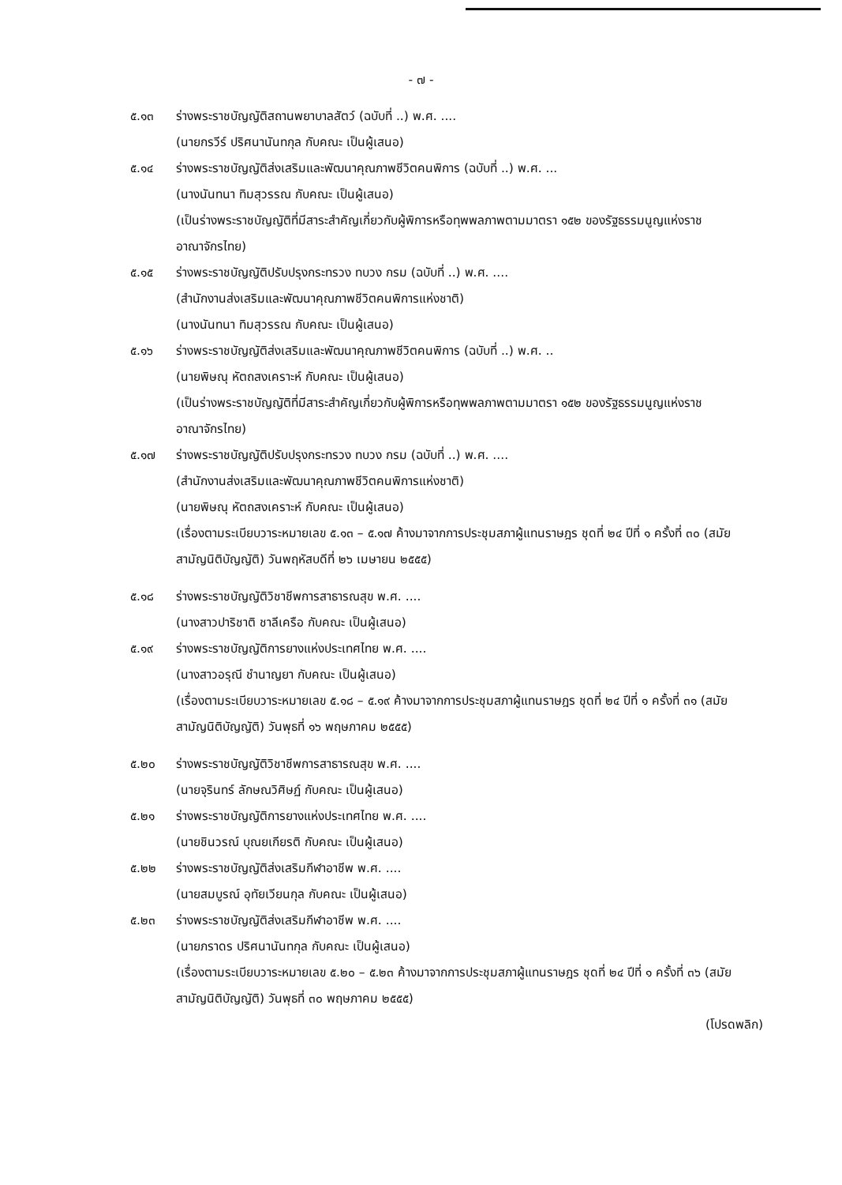- ๗ -
๕.๑๓ ร่างพระราชบัญญัติสถานพยาบาลสัตว์ (ฉบับที่ ..) พ.ศ. ....
(นายกรวีร์ ปริศนานันทกุล กับคณะ เป็นผู้เสนอ)
๕.๑๔ ร่างพระราชบัญญัติส่งเสริมและพัฒนาคุณภาพชีวิตคนพิการ (ฉบับที่ ..) พ.ศ. ...
(นางนันทนา ทิมสุวรรณ กับคณะ เป็นผู้เสนอ)
(เป็นร่างพระราชบัญญัติที่มีสาระสำคัญเกี่ยวกับผู้พิการหรือทุพพลภาพตามมาตรา ๑๕๒ ของรัฐธรรมนูญแห่งราชอาณาจักรไทย)
๕.๑๕ ร่างพระราชบัญญัติปรับปรุงกระทรวง ทบวง กรม (ฉบับที่ ..) พ.ศ. ....
(สำนักงานส่งเสริมและพัฒนาคุณภาพชีวิตคนพิการแห่งชาติ)
(นางนันทนา ทิมสุวรรณ กับคณะ เป็นผู้เสนอ)
๕.๑๖ ร่างพระราชบัญญัติส่งเสริมและพัฒนาคุณภาพชีวิตคนพิการ (ฉบับที่ ..) พ.ศ. ..
(นายพิษณุ หัตถสงเคราะห์ กับคณะ เป็นผู้เสนอ)
(เป็นร่างพระราชบัญญัติที่มีสาระสำคัญเกี่ยวกับผู้พิการหรือทุพพลภาพตามมาตรา ๑๕๒ ของรัฐธรรมนูญแห่งราชอาณาจักรไทย)
๕.๑๗ ร่างพระราชบัญญัติปรับปรุงกระทรวง ทบวง กรม (ฉบับที่ ..) พ.ศ. ....
(สำนักงานส่งเสริมและพัฒนาคุณภาพชีวิตคนพิการแห่งชาติ)
(นายพิษณุ หัตถสงเคราะห์ กับคณะ เป็นผู้เสนอ)
(เรื่องตามระเบียบวาระหมายเลข ๕.๑๓ – ๕.๑๗ ค้างมาจากการประชุมสภาผู้แทนราษฎร ชุดที่ ๒๔ ปีที่ ๑ ครั้งที่ ๓๐ (สมัยสามัญนิติบัญญัติ) วันพฤหัสบดีที่ ๒๖ เมษายน ๒๕๕๕)
๕.๑๘ ร่างพระราชบัญญัติวิชาชีพการสาธารณสุข พ.ศ. ....
(นางสาวปาริชาติ ชาลีเครือ กับคณะ เป็นผู้เสนอ)
๕.๑๙ ร่างพระราชบัญญัติการยางแห่งประเทศไทย พ.ศ. ....
(นางสาวอรุณี ชำนาญยา กับคณะ เป็นผู้เสนอ)
(เรื่องตามระเบียบวาระหมายเลข ๕.๑๘ – ๕.๑๙ ค้างมาจากการประชุมสภาผู้แทนราษฎร ชุดที่ ๒๔ ปีที่ ๑ ครั้งที่ ๓๑ (สมัยสามัญนิติบัญญัติ) วันพุธที่ ๑๖ พฤษภาคม ๒๕๕๕)
๕.๒๐ ร่างพระราชบัญญัติวิชาชีพการสาธารณสุข พ.ศ. ....
(นายจุรินทร์ ลักษณวิศิษฏ์ กับคณะ เป็นผู้เสนอ)
๕.๒๑ ร่างพระราชบัญญัติการยางแห่งประเทศไทย พ.ศ. ....
(นายชินวรณ์ บุณยเกียรติ กับคณะ เป็นผู้เสนอ)
๕.๒๒ ร่างพระราชบัญญัติส่งเสริมกีฬาอาชีพ พ.ศ. ....
(นายสมบูรณ์ อุทัยเวียนกุล กับคณะ เป็นผู้เสนอ)
๕.๒๓ ร่างพระราชบัญญัติส่งเสริมกีฬาอาชีพ พ.ศ. ....
(นายภราดร ปริศนานันทกุล กับคณะ เป็นผู้เสนอ)
(เรื่องตามระเบียบวาระหมายเลข ๕.๒๐ – ๕.๒๓ ค้างมาจากการประชุมสภาผู้แทนราษฎร ชุดที่ ๒๔ ปีที่ ๑ ครั้งที่ ๓๖ (สมัยสามัญนิติบัญญัติ) วันพุธที่ ๓๐ พฤษภาคม ๒๕๕๕)
(โปรดพลิก)